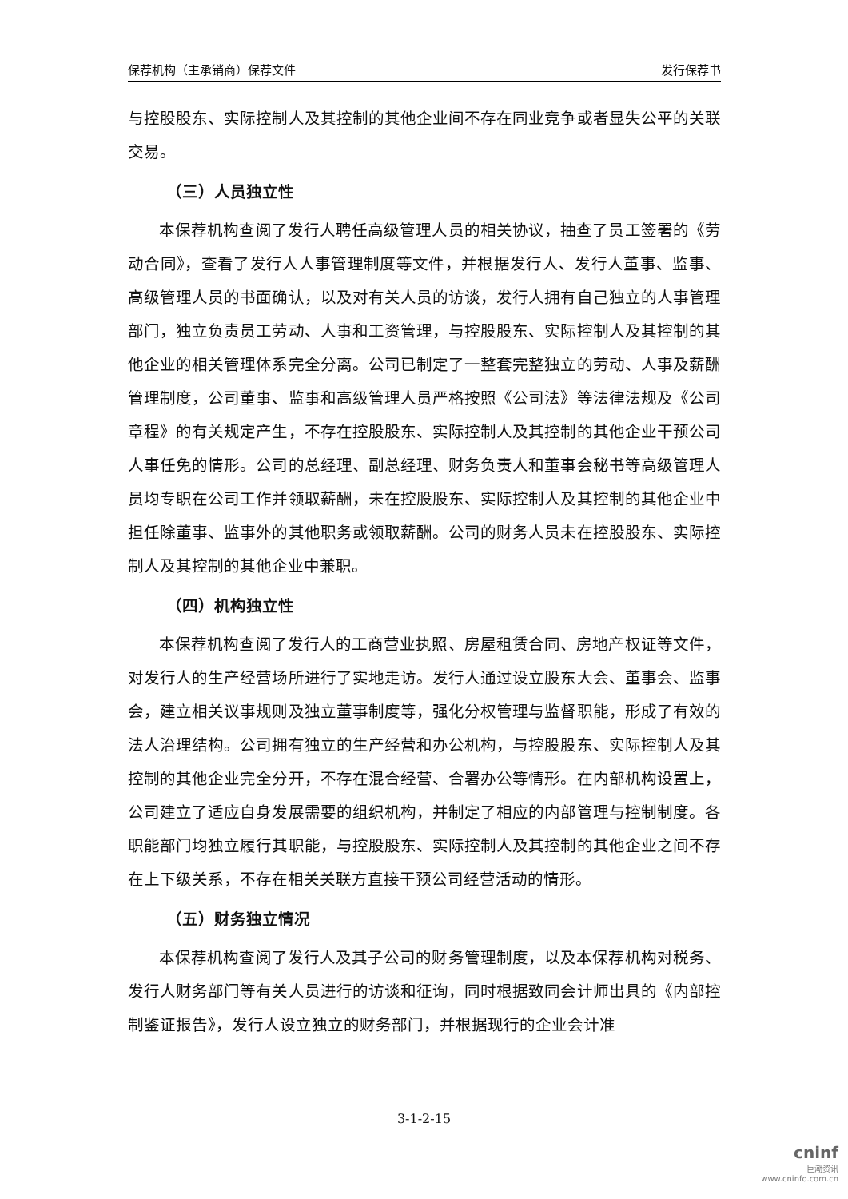保荐机构（主承销商）保荐文件 发行保荐书
与控股股东、实际控制人及其控制的其他企业间不存在同业竞争或者显失公平的关联交易。
（三）人员独立性
本保荐机构查阅了发行人聘任高级管理人员的相关协议，抽查了员工签署的《劳动合同》，查看了发行人人事管理制度等文件，并根据发行人、发行人董事、监事、高级管理人员的书面确认，以及对有关人员的访谈，发行人拥有自己独立的人事管理部门，独立负责员工劳动、人事和工资管理，与控股股东、实际控制人及其控制的其他企业的相关管理体系完全分离。公司已制定了一整套完整独立的劳动、人事及薪酬管理制度，公司董事、监事和高级管理人员严格按照《公司法》等法律法规及《公司章程》的有关规定产生，不存在控股股东、实际控制人及其控制的其他企业干预公司人事任免的情形。公司的总经理、副总经理、财务负责人和董事会秘书等高级管理人员均专职在公司工作并领取薪酬，未在控股股东、实际控制人及其控制的其他企业中担任除董事、监事外的其他职务或领取薪酬。公司的财务人员未在控股股东、实际控制人及其控制的其他企业中兼职。
（四）机构独立性
本保荐机构查阅了发行人的工商营业执照、房屋租赁合同、房地产权证等文件，对发行人的生产经营场所进行了实地走访。发行人通过设立股东大会、董事会、监事会，建立相关议事规则及独立董事制度等，强化分权管理与监督职能，形成了有效的法人治理结构。公司拥有独立的生产经营和办公机构，与控股股东、实际控制人及其控制的其他企业完全分开，不存在混合经营、合署办公等情形。在内部机构设置上，公司建立了适应自身发展需要的组织机构，并制定了相应的内部管理与控制制度。各职能部门均独立履行其职能，与控股股东、实际控制人及其控制的其他企业之间不存在上下级关系，不存在相关关联方直接干预公司经营活动的情形。
（五）财务独立情况
本保荐机构查阅了发行人及其子公司的财务管理制度，以及本保荐机构对税务、发行人财务部门等有关人员进行的访谈和征询，同时根据致同会计师出具的《内部控制鉴证报告》，发行人设立独立的财务部门，并根据现行的企业会计准
3-1-2-15
cninf
巨潮资讯
www.cninfo.com.cn